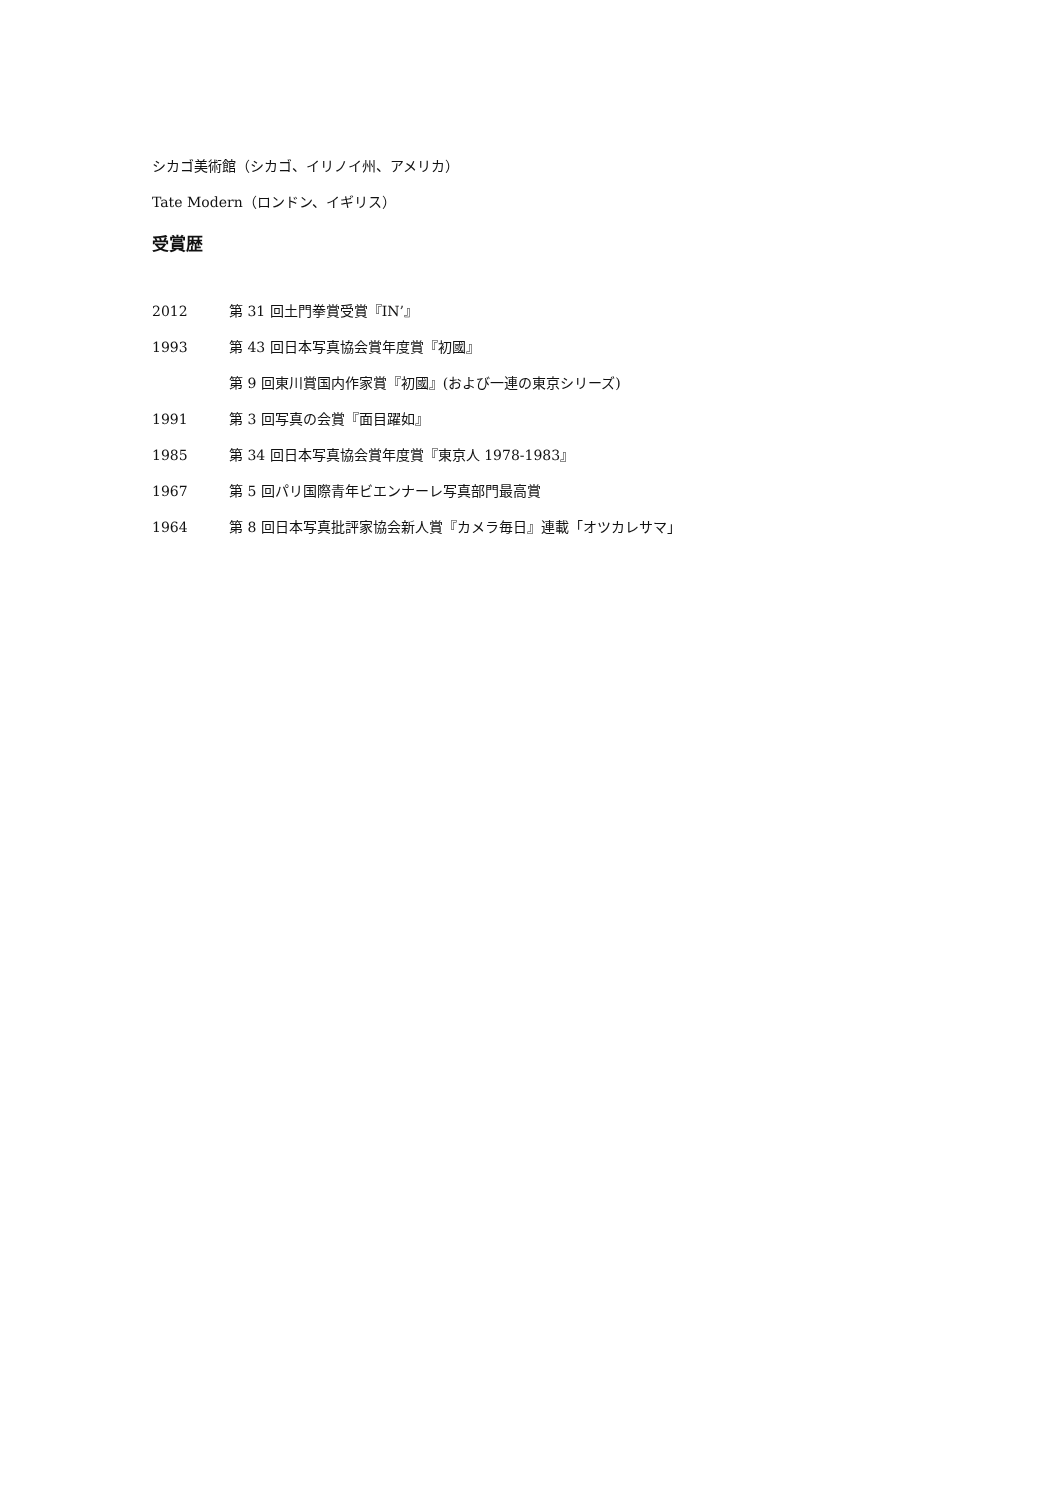シカゴ美術館（シカゴ、イリノイ州、アメリカ）
Tate Modern（ロンドン、イギリス）
受賞歴
2012 第 31 回土門拳賞受賞『IN’』
1993 第 43 回日本写真協会賞年度賞『初國』
第 9 回東川賞国内作家賞『初國』(および一連の東京シリーズ)
1991 第 3 回写真の会賞『面目躍如』
1985 第 34 回日本写真協会賞年度賞『東京人 1978-1983』
1967 第 5 回パリ国際青年ビエンナーレ写真部門最高賞
1964 第 8 回日本写真批評家協会新人賞『カメラ毎日』連載「オツカレサマ」